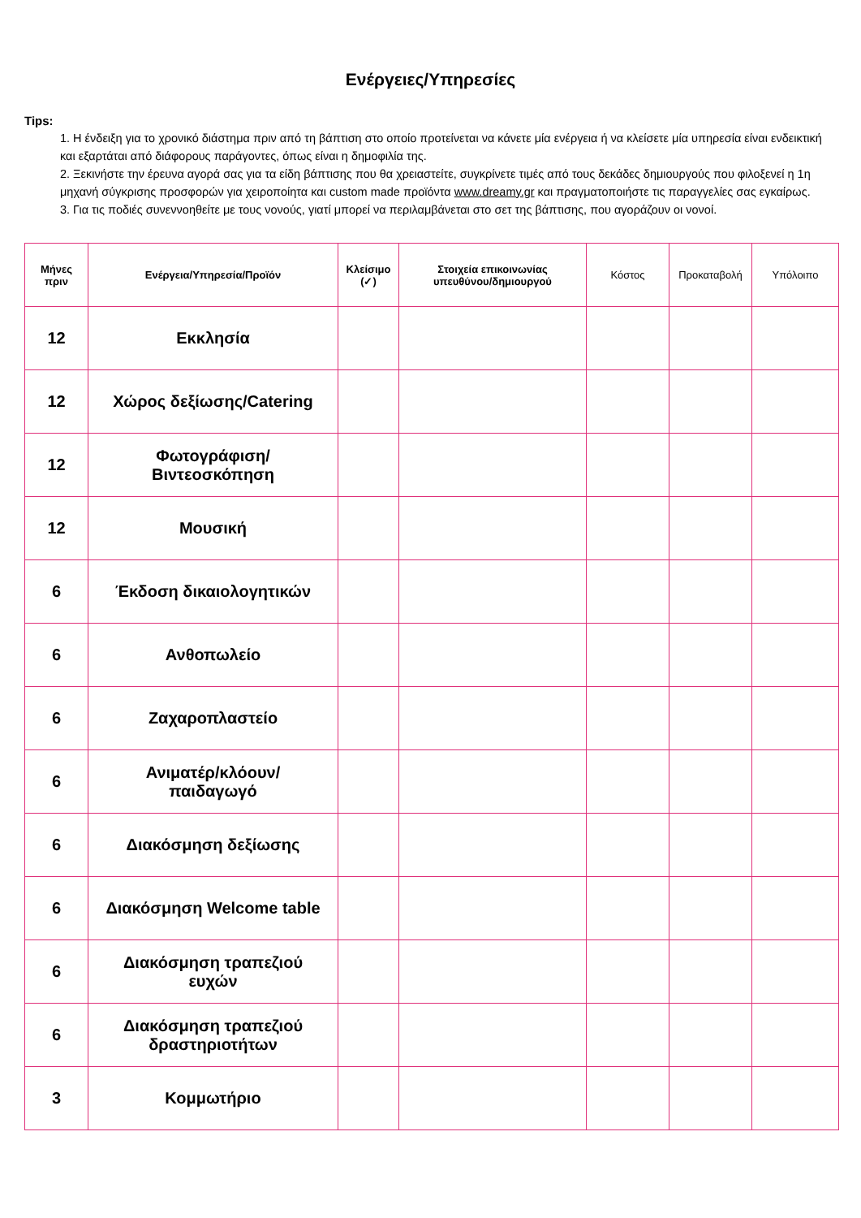Ενέργειες/Υπηρεσίες
Tips:
1. Η ένδειξη για το χρονικό διάστημα πριν από τη βάπτιση στο οποίο προτείνεται να κάνετε μία ενέργεια ή να κλείσετε μία υπηρεσία είναι ενδεικτική και εξαρτάται από διάφορους παράγοντες, όπως είναι η δημοφιλία της.
2. Ξεκινήστε την έρευνα αγορά σας για τα είδη βάπτισης που θα χρειαστείτε, συγκρίνετε τιμές από τους δεκάδες δημιουργούς που φιλοξενεί η 1η μηχανή σύγκρισης προσφορών για χειροποίητα και custom made προϊόντα www.dreamy.gr και πραγματοποιήστε τις παραγγελίες σας εγκαίρως.
3. Για τις ποδιές συνεννοηθείτε με τους νονούς, γιατί μπορεί να περιλαμβάνεται στο σετ της βάπτισης, που αγοράζουν οι νονοί.
| Μήνες πριν | Ενέργεια/Υπηρεσία/Προϊόν | Κλείσιμο (✓) | Στοιχεία επικοινωνίας υπευθύνου/δημιουργού | Κόστος | Προκαταβολή | Υπόλοιπο |
| --- | --- | --- | --- | --- | --- | --- |
| 12 | Εκκλησία | | | | | |
| 12 | Χώρος δεξίωσης/Catering | | | | | |
| 12 | Φωτογράφιση/ Βιντεοσκόπηση | | | | | |
| 12 | Μουσική | | | | | |
| 6 | Έκδοση δικαιολογητικών | | | | | |
| 6 | Ανθοπωλείο | | | | | |
| 6 | Ζαχαροπλαστείο | | | | | |
| 6 | Ανιματέρ/κλόουν/ παιδαγωγό | | | | | |
| 6 | Διακόσμηση δεξίωσης | | | | | |
| 6 | Διακόσμηση Welcome table | | | | | |
| 6 | Διακόσμηση τραπεζιού ευχών | | | | | |
| 6 | Διακόσμηση τραπεζιού δραστηριοτήτων | | | | | |
| 3 | Κομμωτήριο | | | | | |